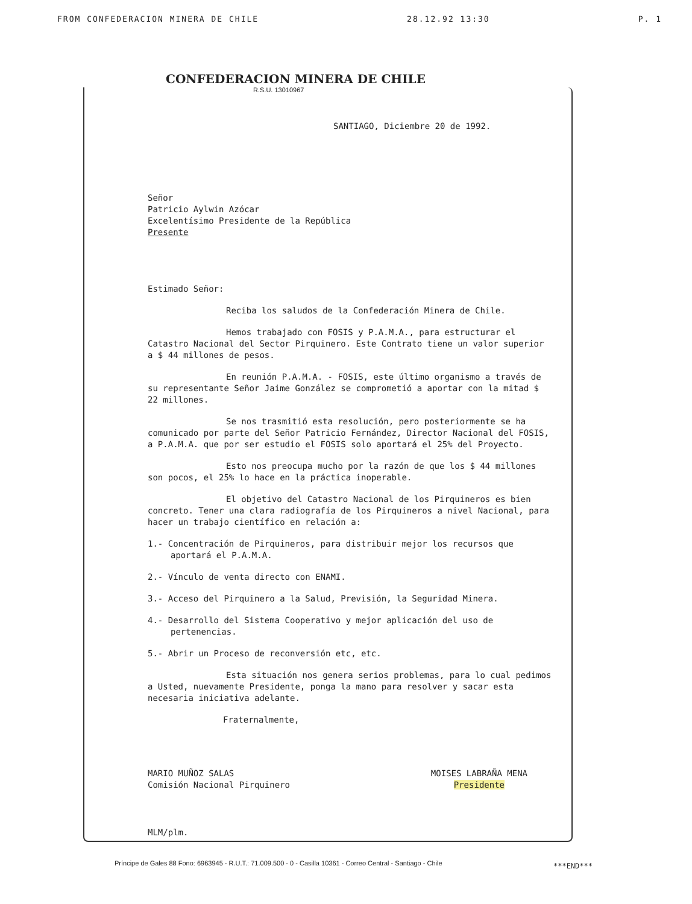FROM CONFEDERACION MINERA DE CHILE 28.12.92 13:30 P. 1
CONFEDERACION MINERA DE CHILE
R.S.U. 13010967
SANTIAGO, Diciembre 20 de 1992.
Señor
Patricio Aylwin Azócar
Excelentísimo Presidente de la República
Presente
Estimado Señor:
Reciba los saludos de la Confederación Minera de Chile.
Hemos trabajado con FOSIS y P.A.M.A., para estructurar el Catastro Nacional del Sector Pirquinero. Este Contrato tiene un valor superior a $ 44 millones de pesos.
En reunión P.A.M.A. - FOSIS, este último organismo a través de su representante Señor Jaime González se comprometió a aportar con la mitad $ 22 millones.
Se nos trasmitió esta resolución, pero posteriormente se ha comunicado por parte del Señor Patricio Fernández, Director Nacional del FOSIS, a P.A.M.A. que por ser estudio el FOSIS solo aportará el 25% del Proyecto.
Esto nos preocupa mucho por la razón de que los $ 44 millones son pocos, el 25% lo hace en la práctica inoperable.
El objetivo del Catastro Nacional de los Pirquineros es bien concreto. Tener una clara radiografía de los Pirquineros a nivel Nacional, para hacer un trabajo científico en relación a:
1.- Concentración de Pirquineros, para distribuir mejor los recursos que aportará el P.A.M.A.
2.- Vínculo de venta directo con ENAMI.
3.- Acceso del Pirquinero a la Salud, Previsión, la Seguridad Minera.
4.- Desarrollo del Sistema Cooperativo y mejor aplicación del uso de pertenencias.
5.- Abrir un Proceso de reconversión etc, etc.
Esta situación nos genera serios problemas, para lo cual pedimos a Usted, nuevamente Presidente, ponga la mano para resolver y sacar esta necesaria iniciativa adelante.
Fraternalmente,
MARIO MUÑOZ SALAS
Comisión Nacional Pirquinero
MOISES LABRAÑA MENA
Presidente
MLM/plm.
Príncipe de Gales 88 Fono: 6963945 - R.U.T.: 71.009.500 - 0 - Casilla 10361 - Correo Central - Santiago - Chile
***END***